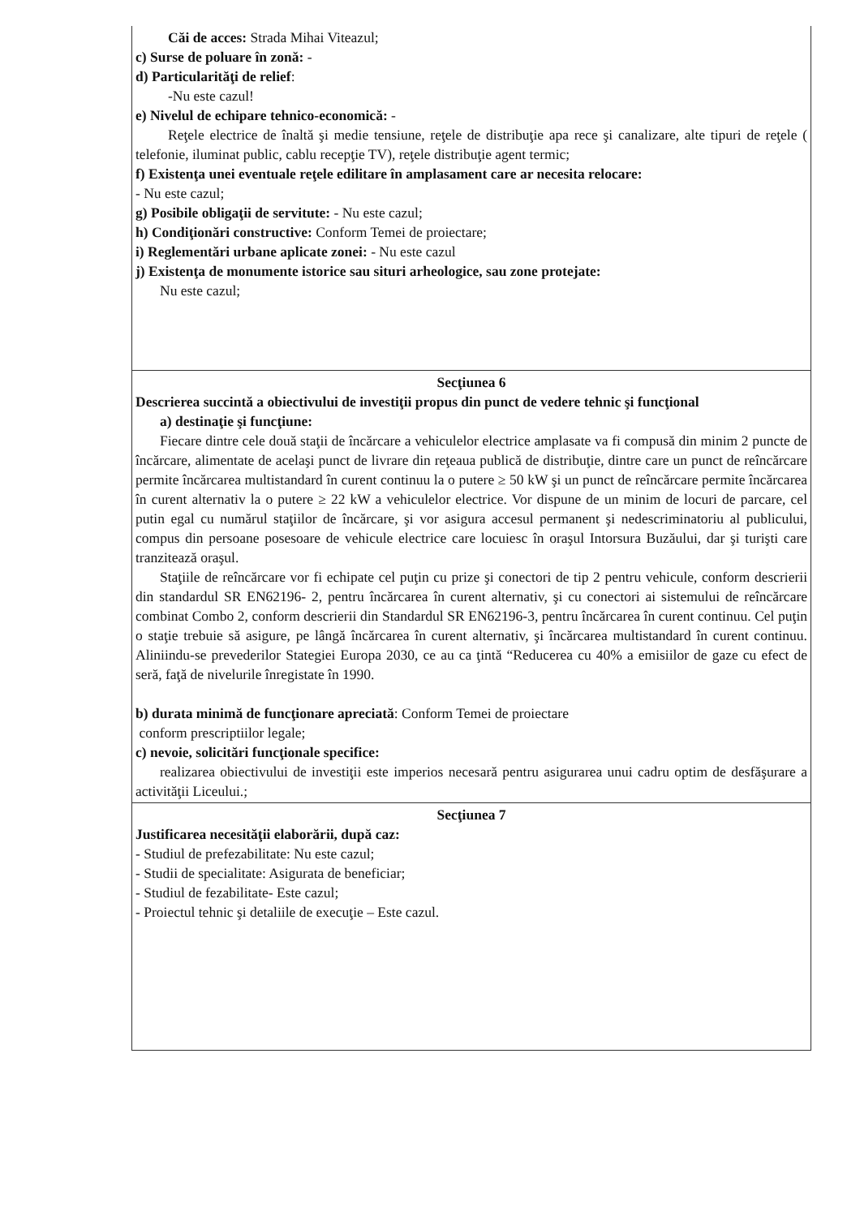| Căi de acces: Strada Mihai Viteazul; c) Surse de poluare în zonă: - d) Particularităţi de relief : -Nu este cazul! e) Nivelul de echipare tehnico-economică: - Reţele electrice de înaltă şi medie tensiune, reţele de distribuţie apa rece şi canalizare, alte tipuri de reţele ( telefonie, iluminat public, cablu recepţie TV), reţele distribuţie agent termic; f) Existenţa unei eventuale reţele edilitare în amplasament care ar necesita relocare: - Nu este cazul; g) Posibile obligaţii de servitute: - Nu este cazul; h) Condiţionări constructive: Conform Temei de proiectare; i) Reglementări urbane aplicate zonei: - Nu este cazul j) Existenţa de monumente istorice sau situri arheologice, sau zone protejate: Nu este cazul; |
| Secţiunea 6 Descrierea succintă a obiectivului de investiţii propus din punct de vedere tehnic şi funcţional a) destinaţie şi funcţiune: Fiecare dintre cele două staţii de încărcare a vehiculelor electrice amplasate va fi compusă din minim 2 puncte de încărcare, alimentate de acelaşi punct de livrare din reţeaua publică de distribuţie, dintre care un punct de reîncărcare permite încărcarea multistandard în curent continuu la o putere ≥ 50 kW şi un punct de reîncărcare permite încărcarea în curent alternativ la o putere ≥ 22 kW a vehiculelor electrice. Vor dispune de un minim de locuri de parcare, cel putin egal cu numărul staţiilor de încărcare, şi vor asigura accesul permanent şi nedescriminatoriu al publicului, compus din persoane posesoare de vehicule electrice care locuiesc în oraşul Intorsura Buzăului, dar şi turişti care tranzitează oraşul. Staţiile de reîncărcare vor fi echipate cel puţin cu prize şi conectori de tip 2 pentru vehicule, conform descrierii din standardul SR EN62196- 2, pentru încărcarea în curent alternativ, şi cu conectori ai sistemului de reîncărcare combinat Combo 2, conform descrierii din Standardul SR EN62196-3, pentru încărcarea în curent continuu. Cel puţin o staţie trebuie să asigure, pe lângă încărcarea în curent alternativ, şi încărcarea multistandard în curent continuu. Aliniindu-se prevederilor Stategiei Europa 2030, ce au ca ţintă “Reducerea cu 40% a emisiilor de gaze cu efect de seră, faţă de nivelurile înregistate în 1990. b) durata minimă de funcţionare apreciată : Conform Temei de proiectare conform prescriptiilor legale; c) nevoie, solicitări funcţionale specifice: realizarea obiectivului de investiţii este imperios necesară pentru asigurarea unui cadru optim de desfăşurare a activităţii Liceului.; |
| Secţiunea 7 Justificarea necesităţii elaborării, după caz: - Studiul de prefezabilitate: Nu este cazul; - Studii de specialitate: Asigurata de beneficiar; - Studiul de fezabilitate- Este cazul; - Proiectul tehnic şi detaliile de execuţie – Este cazul. |